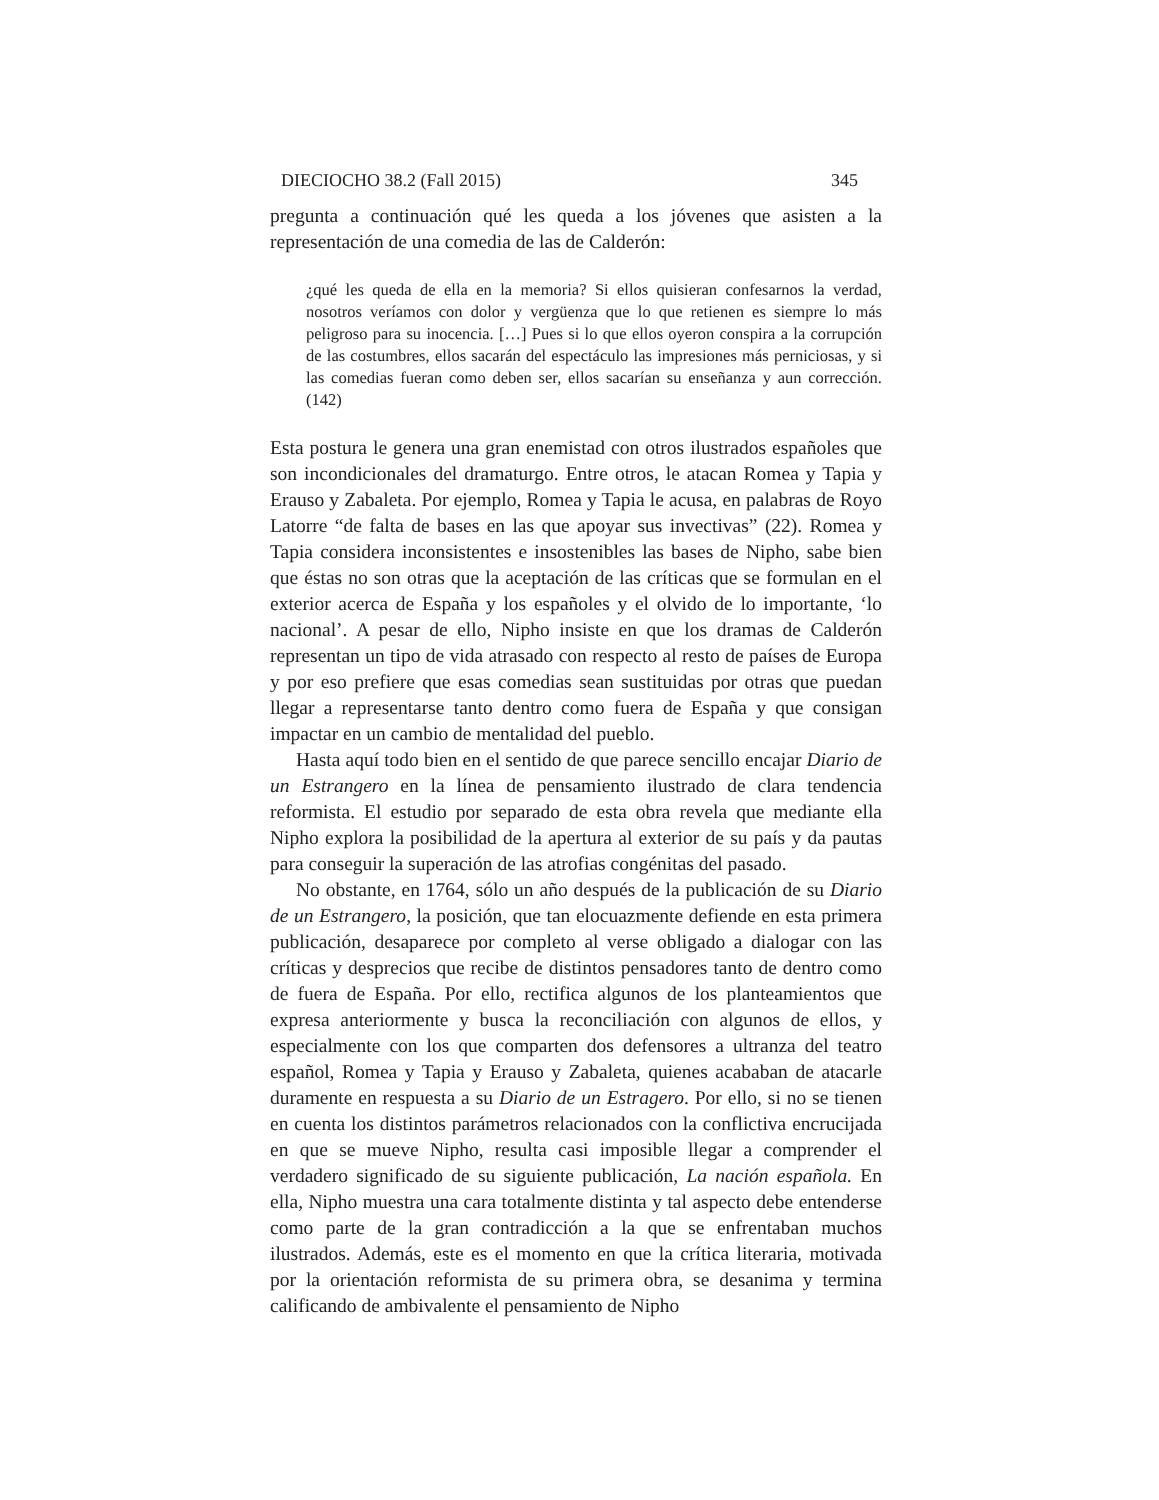DIECIOCHO 38.2 (Fall 2015) 345
pregunta a continuación qué les queda a los jóvenes que asisten a la representación de una comedia de las de Calderón:
¿qué les queda de ella en la memoria? Si ellos quisieran confesarnos la verdad, nosotros veríamos con dolor y vergüenza que lo que retienen es siempre lo más peligroso para su inocencia. […] Pues si lo que ellos oyeron conspira a la corrupción de las costumbres, ellos sacarán del espectáculo las impresiones más perniciosas, y si las comedias fueran como deben ser, ellos sacarían su enseñanza y aun corrección. (142)
Esta postura le genera una gran enemistad con otros ilustrados españoles que son incondicionales del dramaturgo. Entre otros, le atacan Romea y Tapia y Erauso y Zabaleta. Por ejemplo, Romea y Tapia le acusa, en palabras de Royo Latorre “de falta de bases en las que apoyar sus invectivas” (22). Romea y Tapia considera inconsistentes e insostenibles las bases de Nipho, sabe bien que éstas no son otras que la aceptación de las críticas que se formulan en el exterior acerca de España y los españoles y el olvido de lo importante, ‘lo nacional’. A pesar de ello, Nipho insiste en que los dramas de Calderón representan un tipo de vida atrasado con respecto al resto de países de Europa y por eso prefiere que esas comedias sean sustituidas por otras que puedan llegar a representarse tanto dentro como fuera de España y que consigan impactar en un cambio de mentalidad del pueblo.
Hasta aquí todo bien en el sentido de que parece sencillo encajar Diario de un Estrangero en la línea de pensamiento ilustrado de clara tendencia reformista. El estudio por separado de esta obra revela que mediante ella Nipho explora la posibilidad de la apertura al exterior de su país y da pautas para conseguir la superación de las atrofias congénitas del pasado.
No obstante, en 1764, sólo un año después de la publicación de su Diario de un Estrangero, la posición, que tan elocuazmente defiende en esta primera publicación, desaparece por completo al verse obligado a dialogar con las críticas y desprecios que recibe de distintos pensadores tanto de dentro como de fuera de España. Por ello, rectifica algunos de los planteamientos que expresa anteriormente y busca la reconciliación con algunos de ellos, y especialmente con los que comparten dos defensores a ultranza del teatro español, Romea y Tapia y Erauso y Zabaleta, quienes acababan de atacarle duramente en respuesta a su Diario de un Estragero. Por ello, si no se tienen en cuenta los distintos parámetros relacionados con la conflictiva encrucijada en que se mueve Nipho, resulta casi imposible llegar a comprender el verdadero significado de su siguiente publicación, La nación española. En ella, Nipho muestra una cara totalmente distinta y tal aspecto debe entenderse como parte de la gran contradicción a la que se enfrentaban muchos ilustrados. Además, este es el momento en que la crítica literaria, motivada por la orientación reformista de su primera obra, se desanima y termina calificando de ambivalente el pensamiento de Nipho